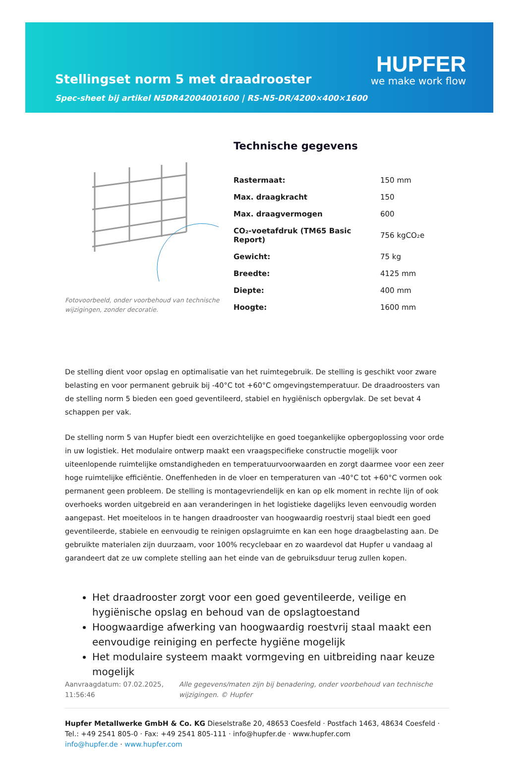Stellingset norm 5 met draadrooster
Spec-sheet bij artikel N5DR42004001600 | RS-N5-DR/4200×400×1600
HUPFER
we make work flow
Fotovoorbeeld, onder voorbehoud van technische wijzigingen, zonder decoratie.
Technische gegevens
| Rastermaat: | 150 mm |
| Max. draagkracht | 150 |
| Max. draagvermogen | 600 |
| CO₂-voetafdruk (TM65 Basic Report) | 756 kgCO₂e |
| Gewicht: | 75 kg |
| Breedte: | 4125 mm |
| Diepte: | 400 mm |
| Hoogte: | 1600 mm |
De stelling dient voor opslag en optimalisatie van het ruimtegebruik. De stelling is geschikt voor zware belasting en voor permanent gebruik bij -40°C tot +60°C omgevingstemperatuur. De draadroosters van de stelling norm 5 bieden een goed geventileerd, stabiel en hygiënisch opbergvlak. De set bevat 4 schappen per vak.
De stelling norm 5 van Hupfer biedt een overzichtelijke en goed toegankelijke opbergoplossing voor orde in uw logistiek. Het modulaire ontwerp maakt een vraagspecifieke constructie mogelijk voor uiteenlopende ruimtelijke omstandigheden en temperatuurvoorwaarden en zorgt daarmee voor een zeer hoge ruimtelijke efficiëntie. Oneffenheden in de vloer en temperaturen van -40°C tot +60°C vormen ook permanent geen probleem. De stelling is montagevriendelijk en kan op elk moment in rechte lijn of ook overhoeks worden uitgebreid en aan veranderingen in het logistieke dagelijks leven eenvoudig worden aangepast. Het moeiteloos in te hangen draadrooster van hoogwaardig roestvrij staal biedt een goed geventileerde, stabiele en eenvoudig te reinigen opslagruimte en kan een hoge draagbelasting aan. De gebruikte materialen zijn duurzaam, voor 100% recyclebaar en zo waardevol dat Hupfer u vandaag al garandeert dat ze uw complete stelling aan het einde van de gebruiksduur terug zullen kopen.
Het draadrooster zorgt voor een goed geventileerde, veilige en hygiënische opslag en behoud van de opslagtoestand
Hoogwaardige afwerking van hoogwaardig roestvrij staal maakt een eenvoudige reiniging en perfecte hygiëne mogelijk
Het modulaire systeem maakt vormgeving en uitbreiding naar keuze mogelijk
Aanvraagdatum: 07.02.2025, 11:56:46
Alle gegevens/maten zijn bij benadering, onder voorbehoud van technische wijzigingen. © Hupfer
Hupfer Metallwerke GmbH & Co. KG Dieselstraße 20, 48653 Coesfeld · Postfach 1463, 48634 Coesfeld · Tel.: +49 2541 805-0 · Fax: +49 2541 805-111 · info@hupfer.de · www.hupfer.com
info@hupfer.de · www.hupfer.com